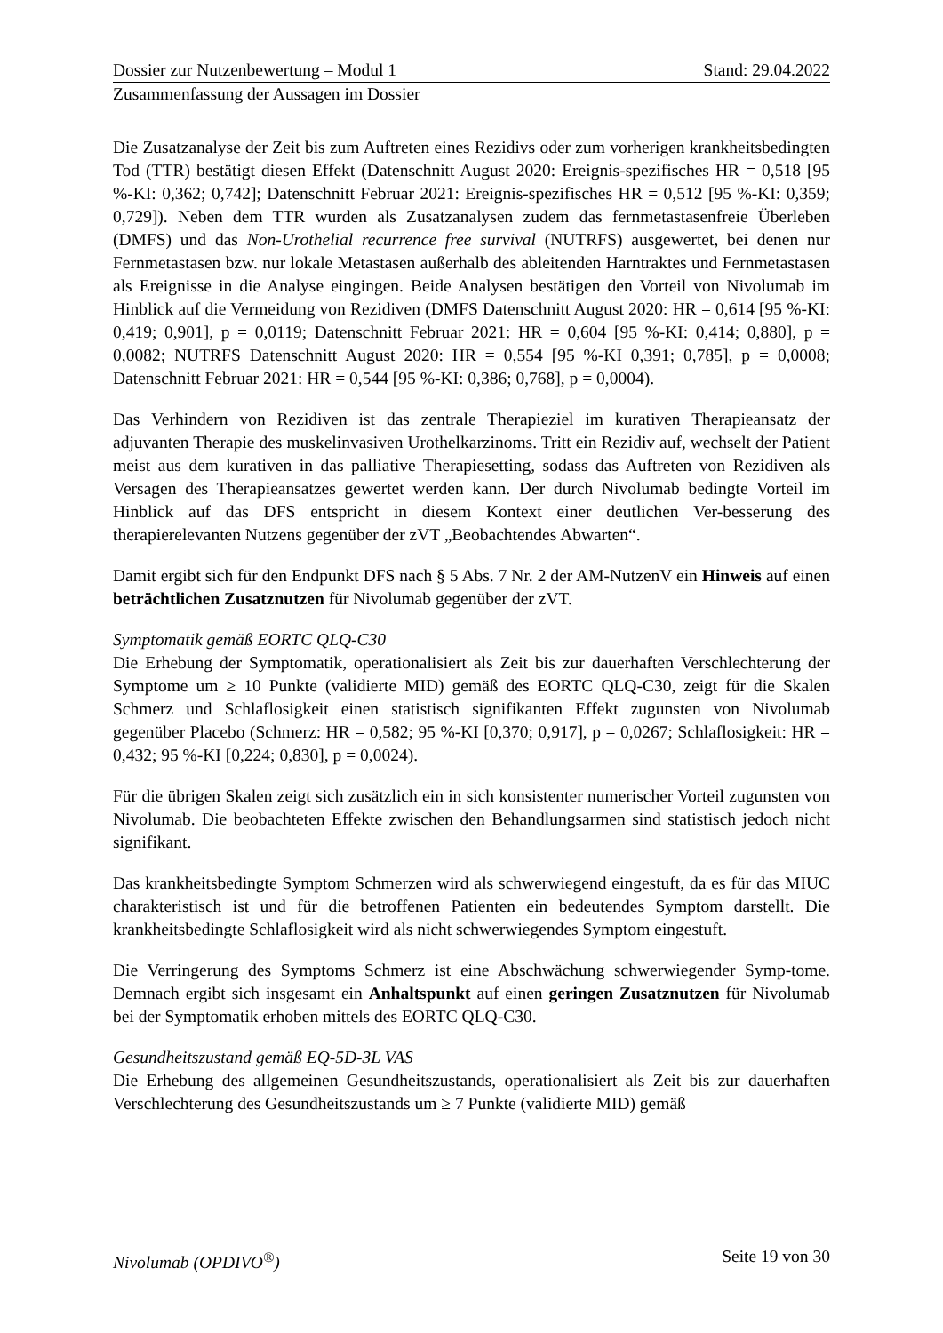Dossier zur Nutzenbewertung – Modul 1 Stand: 29.04.2022
Zusammenfassung der Aussagen im Dossier
Die Zusatzanalyse der Zeit bis zum Auftreten eines Rezidivs oder zum vorherigen krankheitsbedingten Tod (TTR) bestätigt diesen Effekt (Datenschnitt August 2020: Ereignis-spezifisches HR = 0,518 [95 %-KI: 0,362; 0,742]; Datenschnitt Februar 2021: Ereignis-spezifisches HR = 0,512 [95 %-KI: 0,359; 0,729]). Neben dem TTR wurden als Zusatzanalysen zudem das fernmetastasenfreie Überleben (DMFS) und das Non-Urothelial recurrence free survival (NUTRFS) ausgewertet, bei denen nur Fernmetastasen bzw. nur lokale Metastasen außerhalb des ableitenden Harntraktes und Fernmetastasen als Ereignisse in die Analyse eingingen. Beide Analysen bestätigen den Vorteil von Nivolumab im Hinblick auf die Vermeidung von Rezidiven (DMFS Datenschnitt August 2020: HR = 0,614 [95 %-KI: 0,419; 0,901], p = 0,0119; Datenschnitt Februar 2021: HR = 0,604 [95 %-KI: 0,414; 0,880], p = 0,0082; NUTRFS Datenschnitt August 2020: HR = 0,554 [95 %-KI 0,391; 0,785], p = 0,0008; Datenschnitt Februar 2021: HR = 0,544 [95 %-KI: 0,386; 0,768], p = 0,0004).
Das Verhindern von Rezidiven ist das zentrale Therapieziel im kurativen Therapieansatz der adjuvanten Therapie des muskelinvasiven Urothelkarzinoms. Tritt ein Rezidiv auf, wechselt der Patient meist aus dem kurativen in das palliative Therapiesetting, sodass das Auftreten von Rezidiven als Versagen des Therapieansatzes gewertet werden kann. Der durch Nivolumab bedingte Vorteil im Hinblick auf das DFS entspricht in diesem Kontext einer deutlichen Ver-besserung des therapierelevanten Nutzens gegenüber der zVT „Beobachtendes Abwarten“.
Damit ergibt sich für den Endpunkt DFS nach § 5 Abs. 7 Nr. 2 der AM-NutzenV ein Hinweis auf einen beträchtlichen Zusatznutzen für Nivolumab gegenüber der zVT.
Symptomatik gemäß EORTC QLQ-C30
Die Erhebung der Symptomatik, operationalisiert als Zeit bis zur dauerhaften Verschlechterung der Symptome um ≥ 10 Punkte (validierte MID) gemäß des EORTC QLQ-C30, zeigt für die Skalen Schmerz und Schlaflosigkeit einen statistisch signifikanten Effekt zugunsten von Nivolumab gegenüber Placebo (Schmerz: HR = 0,582; 95 %-KI [0,370; 0,917], p = 0,0267; Schlaflosigkeit: HR = 0,432; 95 %-KI [0,224; 0,830], p = 0,0024).
Für die übrigen Skalen zeigt sich zusätzlich ein in sich konsistenter numerischer Vorteil zugunsten von Nivolumab. Die beobachteten Effekte zwischen den Behandlungsarmen sind statistisch jedoch nicht signifikant.
Das krankheitsbedingte Symptom Schmerzen wird als schwerwiegend eingestuft, da es für das MIUC charakteristisch ist und für die betroffenen Patienten ein bedeutendes Symptom darstellt. Die krankheitsbedingte Schlaflosigkeit wird als nicht schwerwiegendes Symptom eingestuft.
Die Verringerung des Symptoms Schmerz ist eine Abschwächung schwerwiegender Symp-tome. Demnach ergibt sich insgesamt ein Anhaltspunkt auf einen geringen Zusatznutzen für Nivolumab bei der Symptomatik erhoben mittels des EORTC QLQ-C30.
Gesundheitszustand gemäß EQ-5D-3L VAS
Die Erhebung des allgemeinen Gesundheitszustands, operationalisiert als Zeit bis zur dauerhaften Verschlechterung des Gesundheitszustands um ≥ 7 Punkte (validierte MID) gemäß
Nivolumab (OPDIVO<sup>®</sup>) Seite 19 von 30